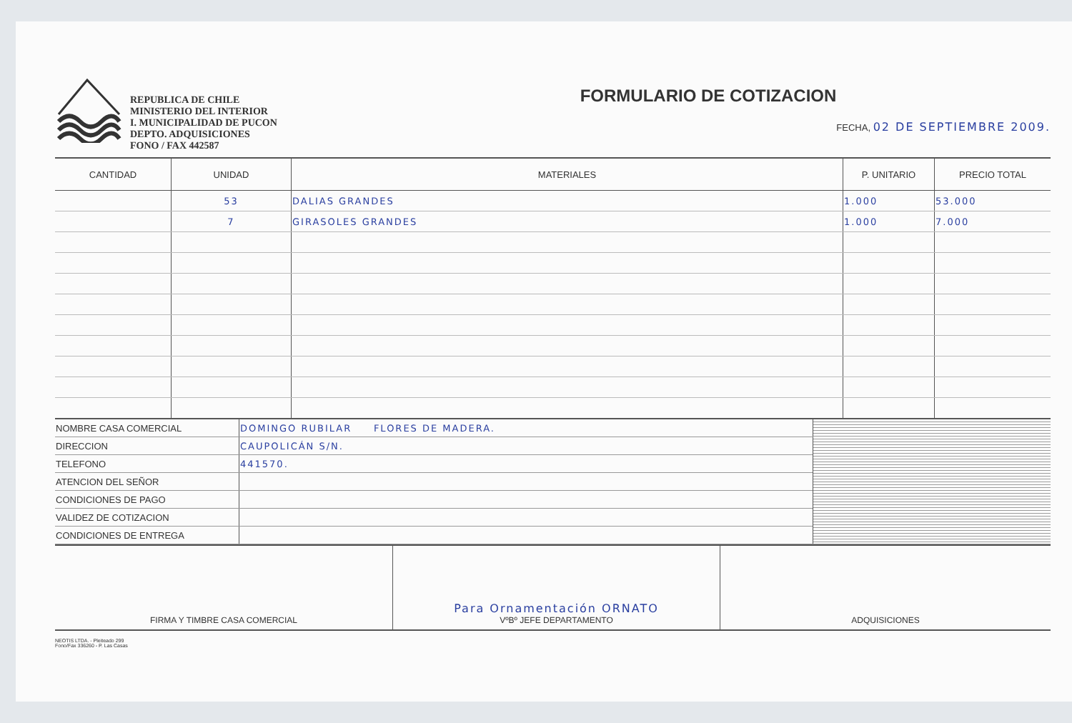REPUBLICA DE CHILE
MINISTERIO DEL INTERIOR
I. MUNICIPALIDAD DE PUCON
DEPTO. ADQUISICIONES
FONO / FAX 442587
FORMULARIO DE COTIZACION
FECHA, 02 DE SEPTIEMBRE 2009.
| CANTIDAD | UNIDAD | MATERIALES | P. UNITARIO | PRECIO TOTAL |
| --- | --- | --- | --- | --- |
| | 53 | DALIAS GRANDES | 1.000 | 53.000 |
| | 7 | GIRASOLES GRANDES | 1.000 | 7.000 |
| NOMBRE CASA COMERCIAL | DOMINGO RUBILAR FLORES DE MADERA. | |
| DIRECCION | CAUPOLICÁN S/N. | |
| TELEFONO | 441570. | |
| ATENCION DEL SEÑOR | | |
| CONDICIONES DE PAGO | | |
| VALIDEZ DE COTIZACION | | |
| CONDICIONES DE ENTREGA | | |
| FIRMA Y TIMBRE CASA COMERCIAL | Para Ornamentación ORNATO VºBº JEFE DEPARTAMENTO | ADQUISICIONES |
NEOTIS LTDA. - Pleiteado 299
Fono/Fax 336260 - P. Las Casas